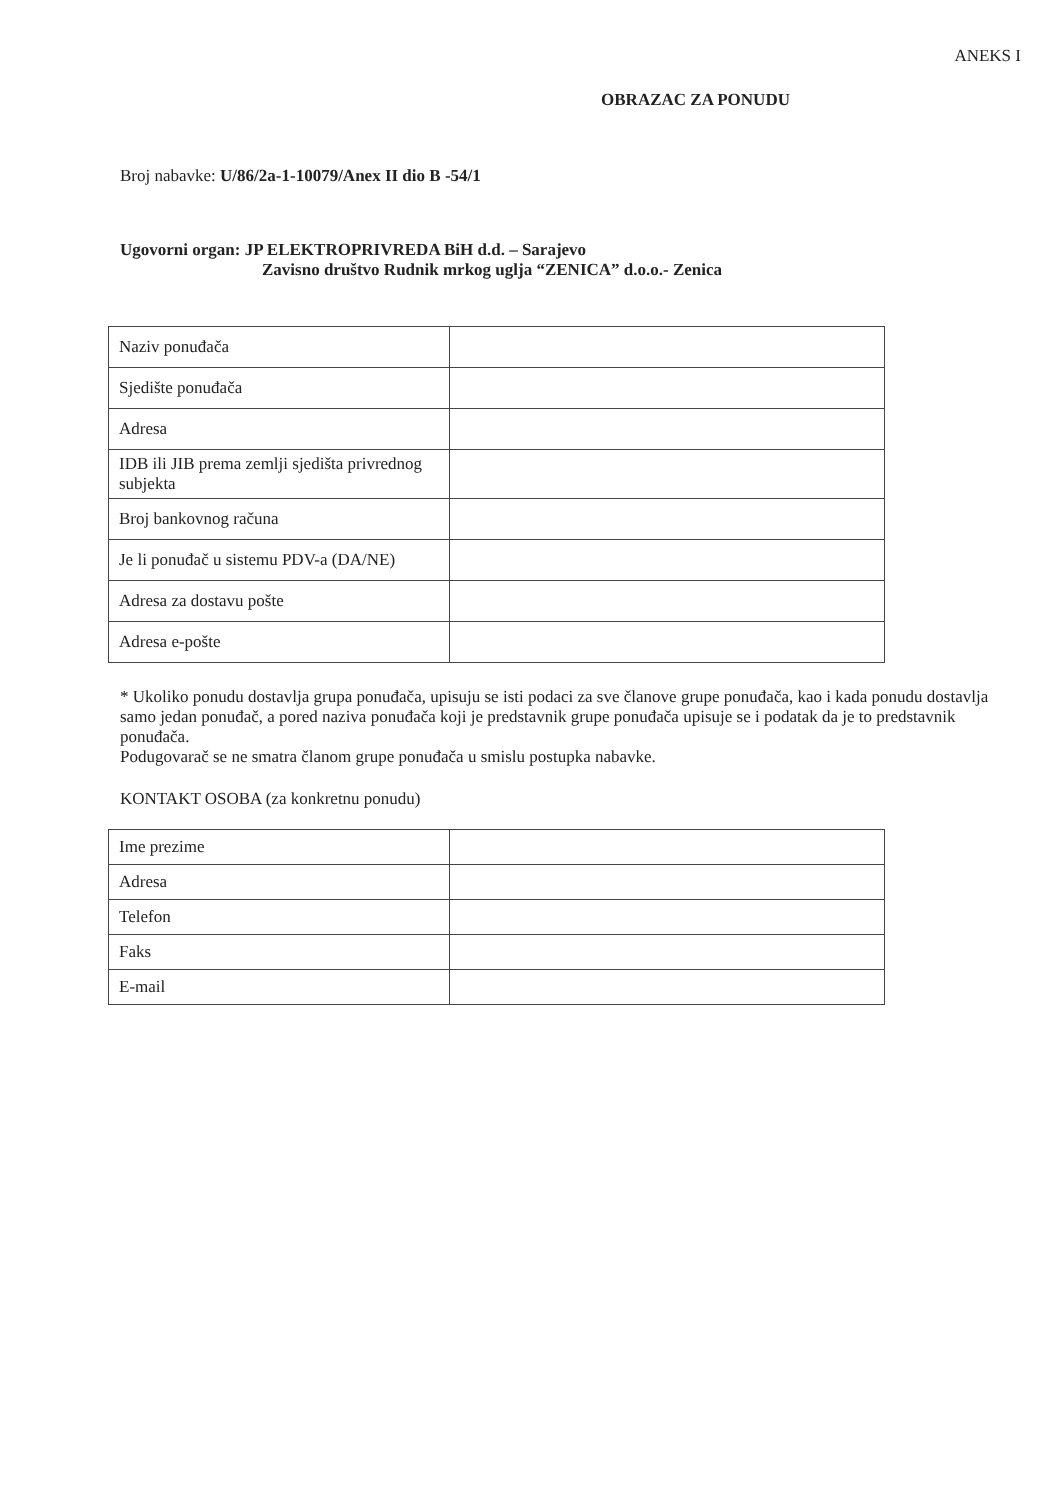ANEKS I
OBRAZAC ZA PONUDU
Broj nabavke: U/86/2a-1-10079/Anex II dio B -54/1
Ugovorni organ: JP ELEKTROPRIVREDA BiH d.d. – Sarajevo
Zavisno društvo Rudnik mrkog uglja “ZENICA” d.o.o.- Zenica
| Naziv ponuđača | |
| Sjedište ponuđača | |
| Adresa | |
| IDB ili JIB prema zemlji sjedišta privrednog subjekta | |
| Broj bankovnog računa | |
| Je li ponuđač u sistemu PDV-a (DA/NE) | |
| Adresa za dostavu pošte | |
| Adresa e-pošte | |
* Ukoliko ponudu dostavlja grupa ponuđača, upisuju se isti podaci za sve članove grupe ponuđača, kao i kada ponudu dostavlja samo jedan ponuđač, a pored naziva ponuđača koji je predstavnik grupe ponuđača upisuje se i podatak da je to predstavnik ponuđača.
Podugovarač se ne smatra članom grupe ponuđača u smislu postupka nabavke.
KONTAKT OSOBA (za konkretnu ponudu)
| Ime prezime | |
| Adresa | |
| Telefon | |
| Faks | |
| E-mail | |